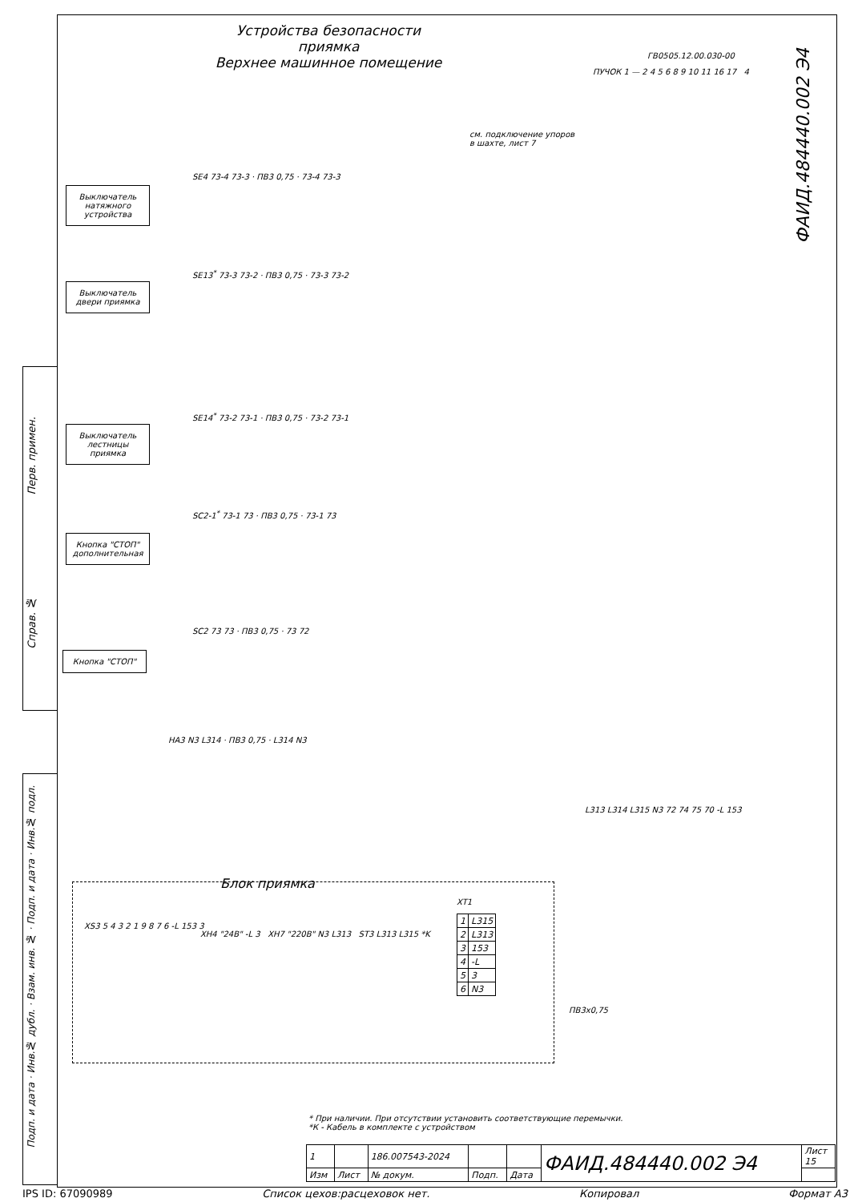Устройства безопасности приямка
Верхнее машинное помещение
ГВ0505.12.00.030-00
ПУЧОК 1 — 2 4 5 6 8 9 10 11 16 17 4
см. подключение упоров
в шахте, лист 7
ФАИД.484440.002 Э4
Выключатель натяжного устройства
SE4 73-4 73-3 · ПВ3 0,75 · 73-4 73-3
Выключатель двери приямка
SE13<sup>*</sup> 73-3 73-2 · ПВ3 0,75 · 73-3 73-2
Выключатель лестницы приямка
SE14<sup>*</sup> 73-2 73-1 · ПВ3 0,75 · 73-2 73-1
Кнопка "СТОП" дополнительная
SC2-1<sup>*</sup> 73-1 73 · ПВ3 0,75 · 73-1 73
Кнопка "СТОП"
SC2 73 73 · ПВ3 0,75 · 73 72
HA3 N3 L314 · ПВ3 0,75 · L314 N3
L313 L314 L315 N3 72 74 75 70 -L 153
Блок приямка
XS3 5 4 3 2 1 9 8 7 6 -L 153 3
XH4 "24B" -L 3 XH7 "220B" N3 L313 ST3 L313 L315 *K
XT1
| 1 | L315 |
| 2 | L313 |
| 3 | 153 |
| 4 | -L |
| 5 | 3 |
| 6 | N3 |
ПВ3х0,75
* При наличии. При отсутствии установить соответствующие перемычки.
*К - Кабель в комплекте с устройством
| 1 | | 186.007543-2024 | | | ФАИД.484440.002 Э4 | Лист 15 |
| Изм | Лист | № докум. | Подп. | Дата | | |
Перв. примен.
Справ. №
Подп. и дата · Инв.№ дубл. · Взам. инв. № · Подп. и дата · Инв.№ подл.
IPS ID: 67090989 Список цехов:расцеховок нет. Копировал Формат A3